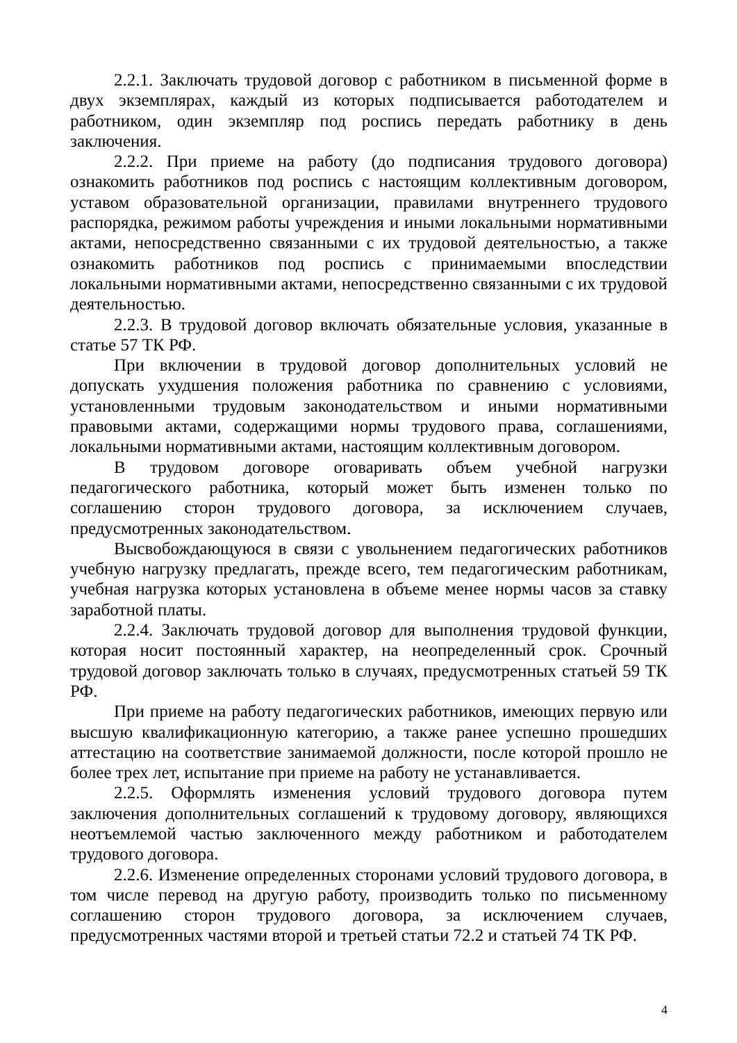2.2.1. Заключать трудовой договор с работником в письменной форме в двух экземплярах, каждый из которых подписывается работодателем и работником, один экземпляр под роспись передать работнику в день заключения.
2.2.2. При приеме на работу (до подписания трудового договора) ознакомить работников под роспись с настоящим коллективным договором, уставом образовательной организации, правилами внутреннего трудового распорядка, режимом работы учреждения и иными локальными нормативными актами, непосредственно связанными с их трудовой деятельностью, а также ознакомить работников под роспись с принимаемыми впоследствии локальными нормативными актами, непосредственно связанными с их трудовой деятельностью.
2.2.3. В трудовой договор включать обязательные условия, указанные в статье 57 ТК РФ.
При включении в трудовой договор дополнительных условий не допускать ухудшения положения работника по сравнению с условиями, установленными трудовым законодательством и иными нормативными правовыми актами, содержащими нормы трудового права, соглашениями, локальными нормативными актами, настоящим коллективным договором.
В трудовом договоре оговаривать объем учебной нагрузки педагогического работника, который может быть изменен только по соглашению сторон трудового договора, за исключением случаев, предусмотренных законодательством.
Высвобождающуюся в связи с увольнением педагогических работников учебную нагрузку предлагать, прежде всего, тем педагогическим работникам, учебная нагрузка которых установлена в объеме менее нормы часов за ставку заработной платы.
2.2.4. Заключать трудовой договор для выполнения трудовой функции, которая носит постоянный характер, на неопределенный срок. Срочный трудовой договор заключать только в случаях, предусмотренных статьей 59 ТК РФ.
При приеме на работу педагогических работников, имеющих первую или высшую квалификационную категорию, а также ранее успешно прошедших аттестацию на соответствие занимаемой должности, после которой прошло не более трех лет, испытание при приеме на работу не устанавливается.
2.2.5. Оформлять изменения условий трудового договора путем заключения дополнительных соглашений к трудовому договору, являющихся неотъемлемой частью заключенного между работником и работодателем трудового договора.
2.2.6. Изменение определенных сторонами условий трудового договора, в том числе перевод на другую работу, производить только по письменному соглашению сторон трудового договора, за исключением случаев, предусмотренных частями второй и третьей статьи 72.2 и статьей 74 ТК РФ.
4